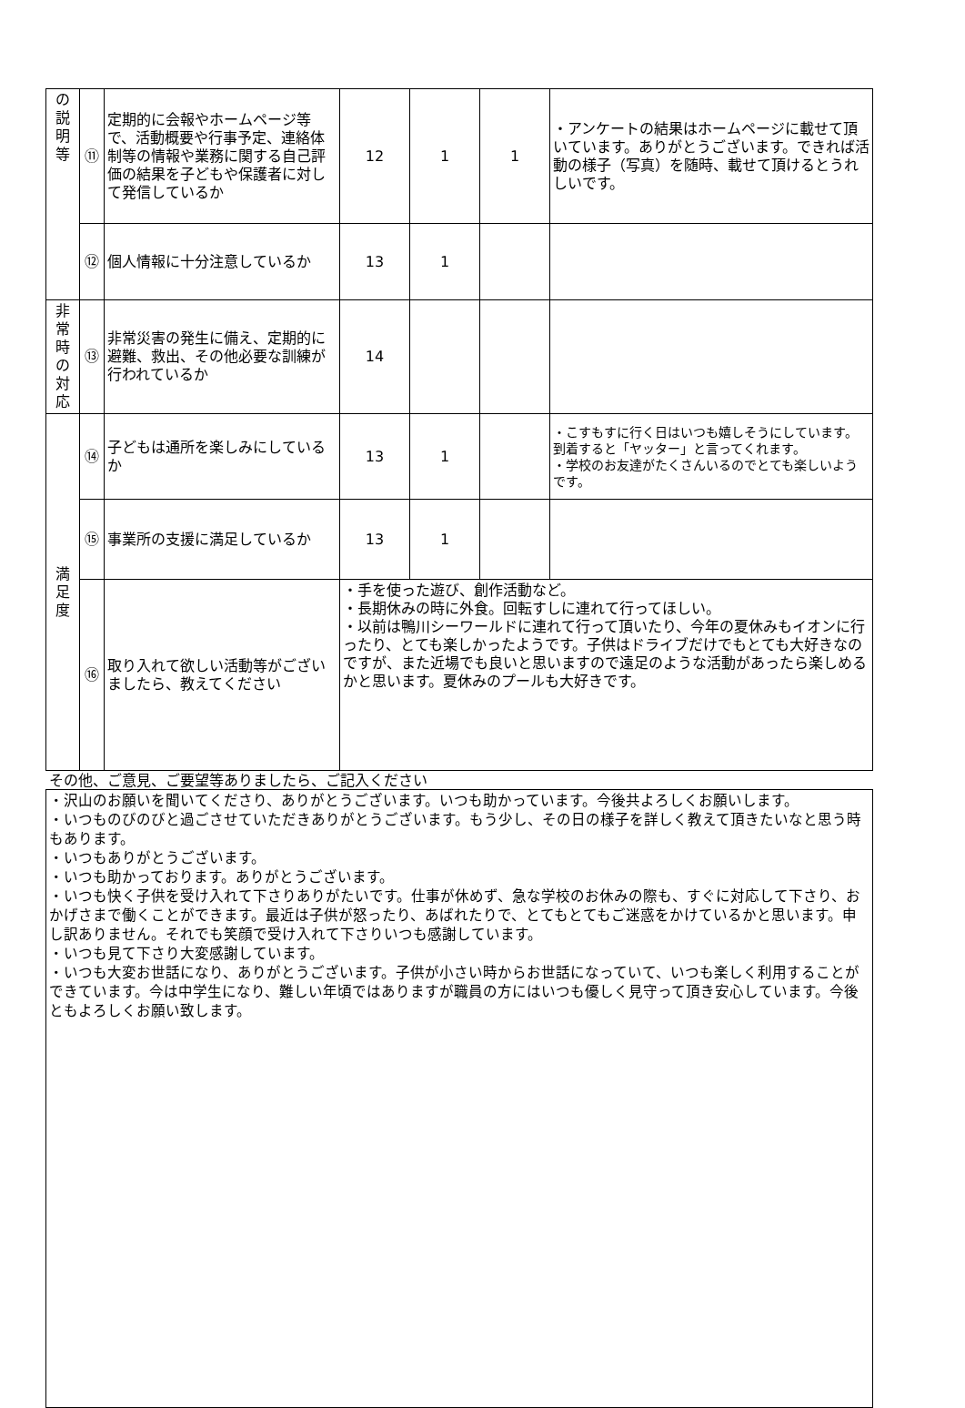| の 説 明 等 | ⑪ | 定期的に会報やホームページ等で、活動概要や行事予定、連絡体制等の情報や業務に関する自己評価の結果を子どもや保護者に対して発信しているか | 12 | 1 | 1 | ・アンケートの結果はホームページに載せて頂いています。ありがとうございます。できれば活動の様子（写真）を随時、載せて頂けるとうれしいです。 |
| | ⑫ | 個人情報に十分注意しているか | 13 | 1 | | |
| 非 常 時 の 対 応 | ⑬ | 非常災害の発生に備え、定期的に避難、救出、その他必要な訓練が行われているか | 14 | | | |
| 満 足 度 | ⑭ | 子どもは通所を楽しみにしているか | 13 | 1 | | ・こすもすに行く日はいつも嬉しそうにしています。到着すると「ヤッター」と言ってくれます。 ・学校のお友達がたくさんいるのでとても楽しいようです。 |
| | ⑮ | 事業所の支援に満足しているか | 13 | 1 | | |
| | ⑯ | 取り入れて欲しい活動等がございましたら、教えてください | ・手を使った遊び、創作活動など。 ・長期休みの時に外食。回転すしに連れて行ってほしい。 ・以前は鴨川シーワールドに連れて行って頂いたり、今年の夏休みもイオンに行ったり、とても楽しかったようです。子供はドライブだけでもとても大好きなのですが、また近場でも良いと思いますので遠足のような活動があったら楽しめるかと思います。夏休みのプールも大好きです。 | | | |
その他、ご意見、ご要望等ありましたら、ご記入ください
・沢山のお願いを聞いてくださり、ありがとうございます。いつも助かっています。今後共よろしくお願いします。
・いつものびのびと過ごさせていただきありがとうございます。もう少し、その日の様子を詳しく教えて頂きたいなと思う時もあります。
・いつもありがとうございます。
・いつも助かっております。ありがとうございます。
・いつも快く子供を受け入れて下さりありがたいです。仕事が休めず、急な学校のお休みの際も、すぐに対応して下さり、おかげさまで働くことができます。最近は子供が怒ったり、あばれたりで、とてもとてもご迷惑をかけているかと思います。申し訳ありません。それでも笑顔で受け入れて下さりいつも感謝しています。
・いつも見て下さり大変感謝しています。
・いつも大変お世話になり、ありがとうございます。子供が小さい時からお世話になっていて、いつも楽しく利用することができています。今は中学生になり、難しい年頃ではありますが職員の方にはいつも優しく見守って頂き安心しています。今後ともよろしくお願い致します。